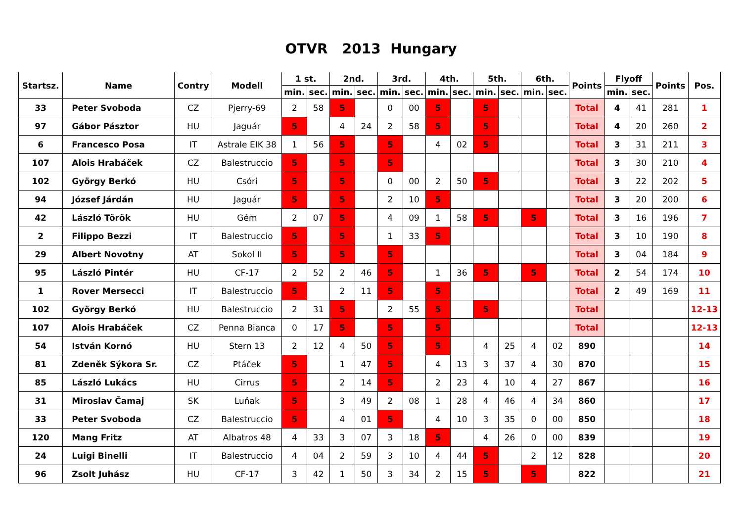OTVR 2013 Hungary
| Startsz. | Name | Contry | Modell | 1 st. | | 2nd. | | 3rd. | | 4th. | | 5th. | | 6th. | | Points | Flyoff | | Points | Pos. |
| --- | --- | --- | --- | --- | --- | --- | --- | --- | --- | --- | --- | --- | --- | --- | --- | --- | --- | --- | --- | --- |
| | | | | min. | sec. | min. | sec. | min. | sec. | min. | sec. | min. | sec. | min. | sec. | | min. | sec. | | |
| 33 | Peter Svoboda | CZ | Pjerry-69 | 2 | 58 | 5 | | 0 | 00 | 5 | | 5 | | | | Total | 4 | 41 | 281 | 1 |
| 97 | Gábor Pásztor | HU | Jaguár | 5 | | 4 | 24 | 2 | 58 | 5 | | 5 | | | | Total | 4 | 20 | 260 | 2 |
| 6 | Francesco Posa | IT | Astrale EIK 38 | 1 | 56 | 5 | | 5 | | 4 | 02 | 5 | | | | Total | 3 | 31 | 211 | 3 |
| 107 | Alois Hrabáček | CZ | Balestruccio | 5 | | 5 | | 5 | | | | | | | | Total | 3 | 30 | 210 | 4 |
| 102 | György Berkó | HU | Csóri | 5 | | 5 | | 0 | 00 | 2 | 50 | 5 | | | | Total | 3 | 22 | 202 | 5 |
| 94 | József Járdán | HU | Jaguár | 5 | | 5 | | 2 | 10 | 5 | | | | | | Total | 3 | 20 | 200 | 6 |
| 42 | László Török | HU | Gém | 2 | 07 | 5 | | 4 | 09 | 1 | 58 | 5 | | 5 | | Total | 3 | 16 | 196 | 7 |
| 2 | Filippo Bezzi | IT | Balestruccio | 5 | | 5 | | 1 | 33 | 5 | | | | | | Total | 3 | 10 | 190 | 8 |
| 29 | Albert Novotny | AT | Sokol II | 5 | | 5 | | 5 | | | | | | | | Total | 3 | 04 | 184 | 9 |
| 95 | László Pintér | HU | CF-17 | 2 | 52 | 2 | 46 | 5 | | 1 | 36 | 5 | | 5 | | Total | 2 | 54 | 174 | 10 |
| 1 | Rover Mersecci | IT | Balestruccio | 5 | | 2 | 11 | 5 | | 5 | | | | | | Total | 2 | 49 | 169 | 11 |
| 102 | György Berkó | HU | Balestruccio | 2 | 31 | 5 | | 2 | 55 | 5 | | 5 | | | | Total | | | | 12-13 |
| 107 | Alois Hrabáček | CZ | Penna Bianca | 0 | 17 | 5 | | 5 | | 5 | | | | | | Total | | | | 12-13 |
| 54 | István Kornó | HU | Stern 13 | 2 | 12 | 4 | 50 | 5 | | 5 | | 4 | 25 | 4 | 02 | 890 | | | | 14 |
| 81 | Zdeněk Sýkora Sr. | CZ | Ptáček | 5 | | 1 | 47 | 5 | | 4 | 13 | 3 | 37 | 4 | 30 | 870 | | | | 15 |
| 85 | László Lukács | HU | Cirrus | 5 | | 2 | 14 | 5 | | 2 | 23 | 4 | 10 | 4 | 27 | 867 | | | | 16 |
| 31 | Miroslav Čamaj | SK | Luňak | 5 | | 3 | 49 | 2 | 08 | 1 | 28 | 4 | 46 | 4 | 34 | 860 | | | | 17 |
| 33 | Peter Svoboda | CZ | Balestruccio | 5 | | 4 | 01 | 5 | | 4 | 10 | 3 | 35 | 0 | 00 | 850 | | | | 18 |
| 120 | Mang Fritz | AT | Albatros 48 | 4 | 33 | 3 | 07 | 3 | 18 | 5 | | 4 | 26 | 0 | 00 | 839 | | | | 19 |
| 24 | Luigi Binelli | IT | Balestruccio | 4 | 04 | 2 | 59 | 3 | 10 | 4 | 44 | 5 | | 2 | 12 | 828 | | | | 20 |
| 96 | Zsolt Juhász | HU | CF-17 | 3 | 42 | 1 | 50 | 3 | 34 | 2 | 15 | 5 | | 5 | | 822 | | | | 21 |